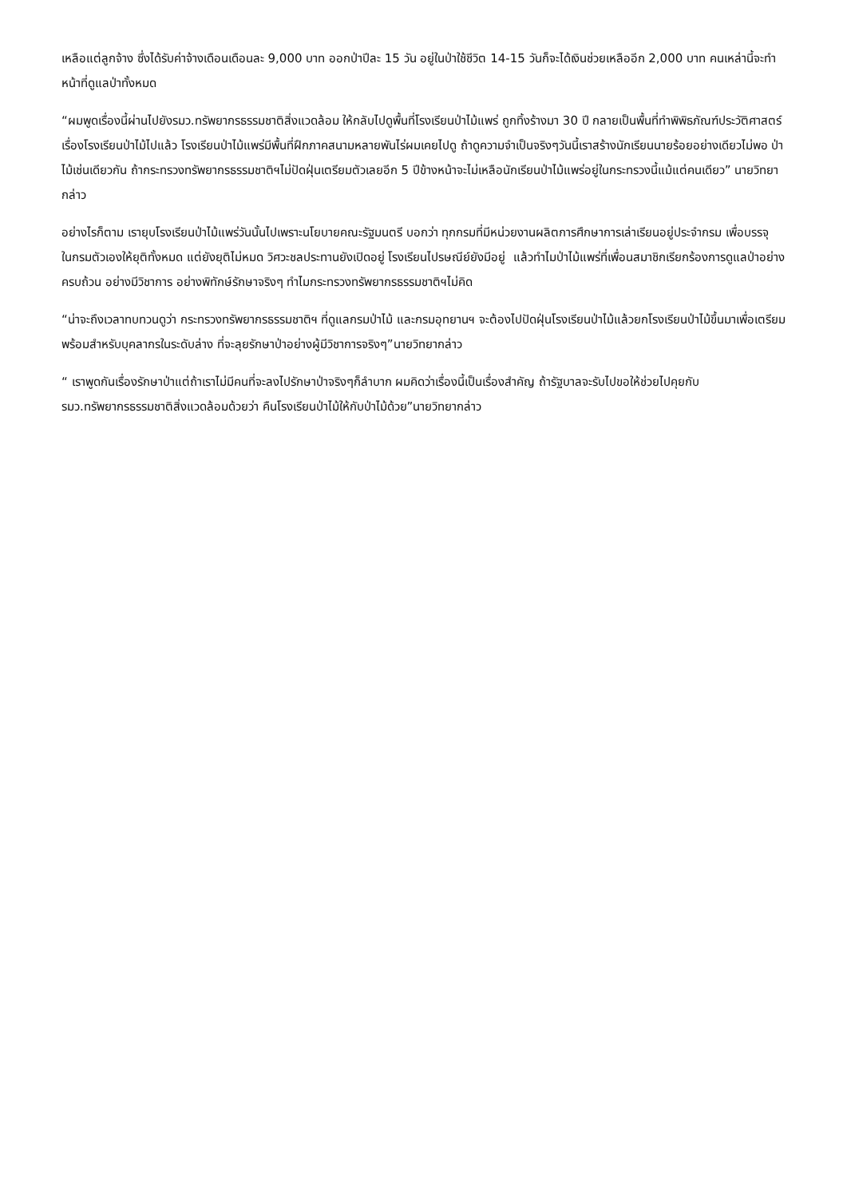เหลือแต่ลูกจ้าง ซึ่งได้รับค่าจ้างเดือนเดือนละ 9,000 บาท ออกป่าปีละ 15 วัน อยู่ในป่าใช้ชีวิต 14-15 วันก็จะได้เงินช่วยเหลืออีก 2,000 บาท คนเหล่านี้จะทำหน้าที่ดูแลป่าทั้งหมด
“ผมพูดเรื่องนี้ผ่านไปยังรมว.ทรัพยากรธรรมชาติสิ่งแวดล้อม ให้กลับไปดูพื้นที่โรงเรียนป่าไม้แพร่ ถูกทิ้งร้างมา 30 ปี กลายเป็นพื้นที่ทำพิพิธภัณฑ์ประวัติศาสตร์เรื่องโรงเรียนป่าไม้ไปแล้ว โรงเรียนป่าไม้แพร่มีพื้นที่ฝึกภาคสนามหลายพันไร่ผมเคยไปดู ถ้าดูความจำเป็นจริงๆวันนี้เราสร้างนักเรียนนายร้อยอย่างเดียวไม่พอ ป่าไม้เช่นเดียวกัน ถ้ากระทรวงทรัพยากรธรรมชาติฯไม่ปัดฝุ่นเตรียมตัวเลยอีก 5 ปีข้างหน้าจะไม่เหลือนักเรียนป่าไม้แพร่อยู่ในกระทรวงนี้แม้แต่คนเดียว” นายวิทยากล่าว
อย่างไรก็ตาม เรายุบโรงเรียนป่าไม้แพร่วันนั้นไปเพราะนโยบายคณะรัฐมนตรี บอกว่า ทุกกรมที่มีหน่วยงานผลิตการศึกษาการเล่าเรียนอยู่ประจำกรม เพื่อบรรจุในกรมตัวเองให้ยุติทั้งหมด แต่ยังยุติไม่หมด วิศวะชลประทานยังเปิดอยู่ โรงเรียนไปรษณีย์ยังมีอยู่ แล้วทำไมป่าไม้แพร่ที่เพื่อนสมาชิกเรียกร้องการดูแลป่าอย่างครบถ้วน อย่างมีวิชาการ อย่างพิทักษ์รักษาจริงๆ ทำไมกระทรวงทรัพยากรธรรมชาติฯไม่คิด
“น่าจะถึงเวลาทบทวนดูว่า กระทรวงทรัพยากรธรรมชาติฯ ที่ดูแลกรมป่าไม้ และกรมอุทยานฯ จะต้องไปปัดฝุ่นโรงเรียนป่าไม้แล้วยกโรงเรียนป่าไม้ขึ้นมาเพื่อเตรียมพร้อมสำหรับบุคลากรในระดับล่าง ที่จะลุยรักษาป่าอย่างผู้มีวิชาการจริงๆ”นายวิทยากล่าว
“ เราพูดกันเรื่องรักษาป่าแต่ถ้าเราไม่มีคนที่จะลงไปรักษาป่าจริงๆก็ลำบาก ผมคิดว่าเรื่องนี้เป็นเรื่องสำคัญ ถ้ารัฐบาลจะรับไปขอให้ช่วยไปคุยกับ รมว.ทรัพยากรธรรมชาติสิ่งแวดล้อมด้วยว่า คืนโรงเรียนป่าไม้ให้กับป่าไม้ด้วย”นายวิทยากล่าว